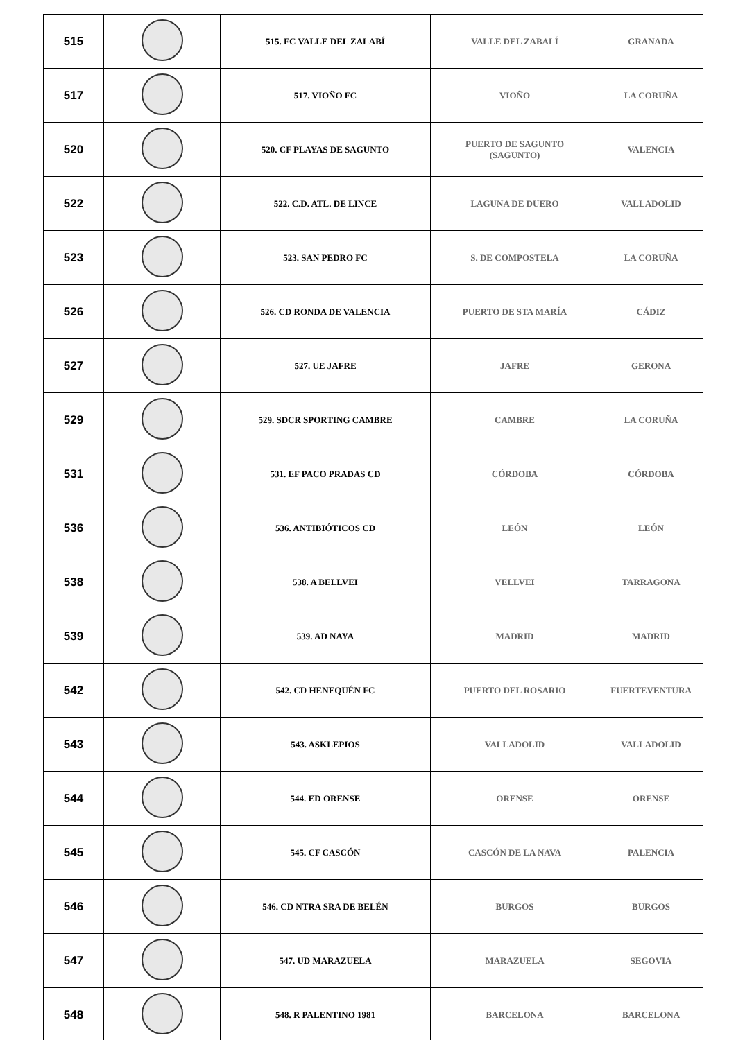| 515 | | 515. FC VALLE DEL ZALABÍ | VALLE DEL ZABALÍ | GRANADA |
| 517 | | 517. VIOÑO FC | VIOÑO | LA CORUÑA |
| 520 | | 520. CF PLAYAS DE SAGUNTO | PUERTO DE SAGUNTO (SAGUNTO) | VALENCIA |
| 522 | | 522. C.D. ATL. DE LINCE | LAGUNA DE DUERO | VALLADOLID |
| 523 | | 523. SAN PEDRO FC | S. DE COMPOSTELA | LA CORUÑA |
| 526 | | 526. CD RONDA DE VALENCIA | PUERTO DE STA MARÍA | CÁDIZ |
| 527 | | 527. UE JAFRE | JAFRE | GERONA |
| 529 | | 529. SDCR SPORTING CAMBRE | CAMBRE | LA CORUÑA |
| 531 | | 531. EF PACO PRADAS CD | CÓRDOBA | CÓRDOBA |
| 536 | | 536. ANTIBIÓTICOS CD | LEÓN | LEÓN |
| 538 | | 538. A BELLVEI | VELLVEI | TARRAGONA |
| 539 | | 539. AD NAYA | MADRID | MADRID |
| 542 | | 542. CD HENEQUÉN FC | PUERTO DEL ROSARIO | FUERTEVENTURA |
| 543 | | 543. ASKLEPIOS | VALLADOLID | VALLADOLID |
| 544 | | 544. ED ORENSE | ORENSE | ORENSE |
| 545 | | 545. CF CASCÓN | CASCÓN DE LA NAVA | PALENCIA |
| 546 | | 546. CD NTRA SRA DE BELÉN | BURGOS | BURGOS |
| 547 | | 547. UD MARAZUELA | MARAZUELA | SEGOVIA |
| 548 | | 548. R PALENTINO 1981 | BARCELONA | BARCELONA |